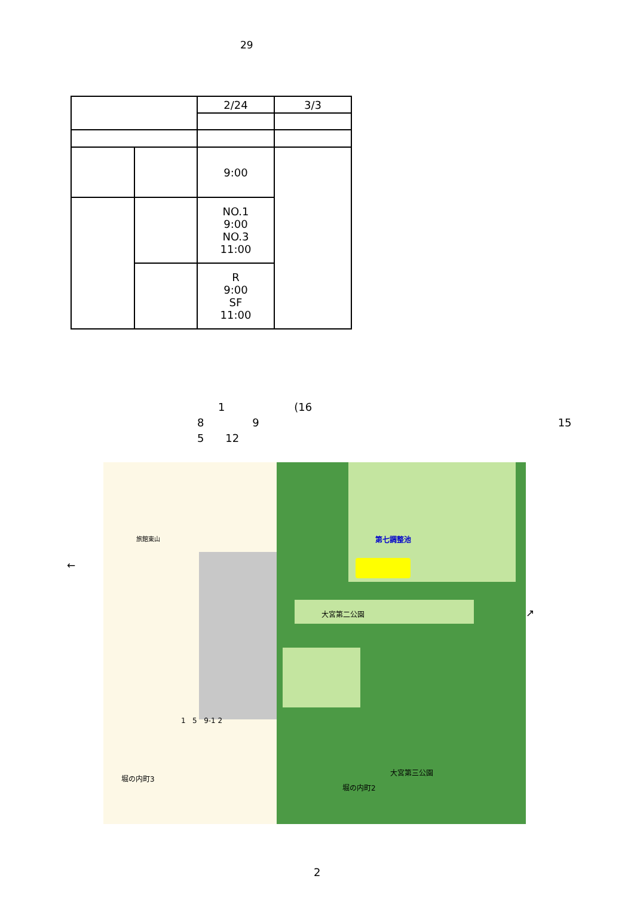29
| | | 2/24 | 3/3 |
| | | 9:00 | |
| | | NO.1 9:00 NO.3 11:00 | |
| | | R 9:00 SF 11:00 | |
1 (16
8 9 15
5 12
←
↗
第七調整池
大宮第二公園
大宮第三公園
堀の内町2
堀の内町3
旅館東山
1 5 9-1 2
2